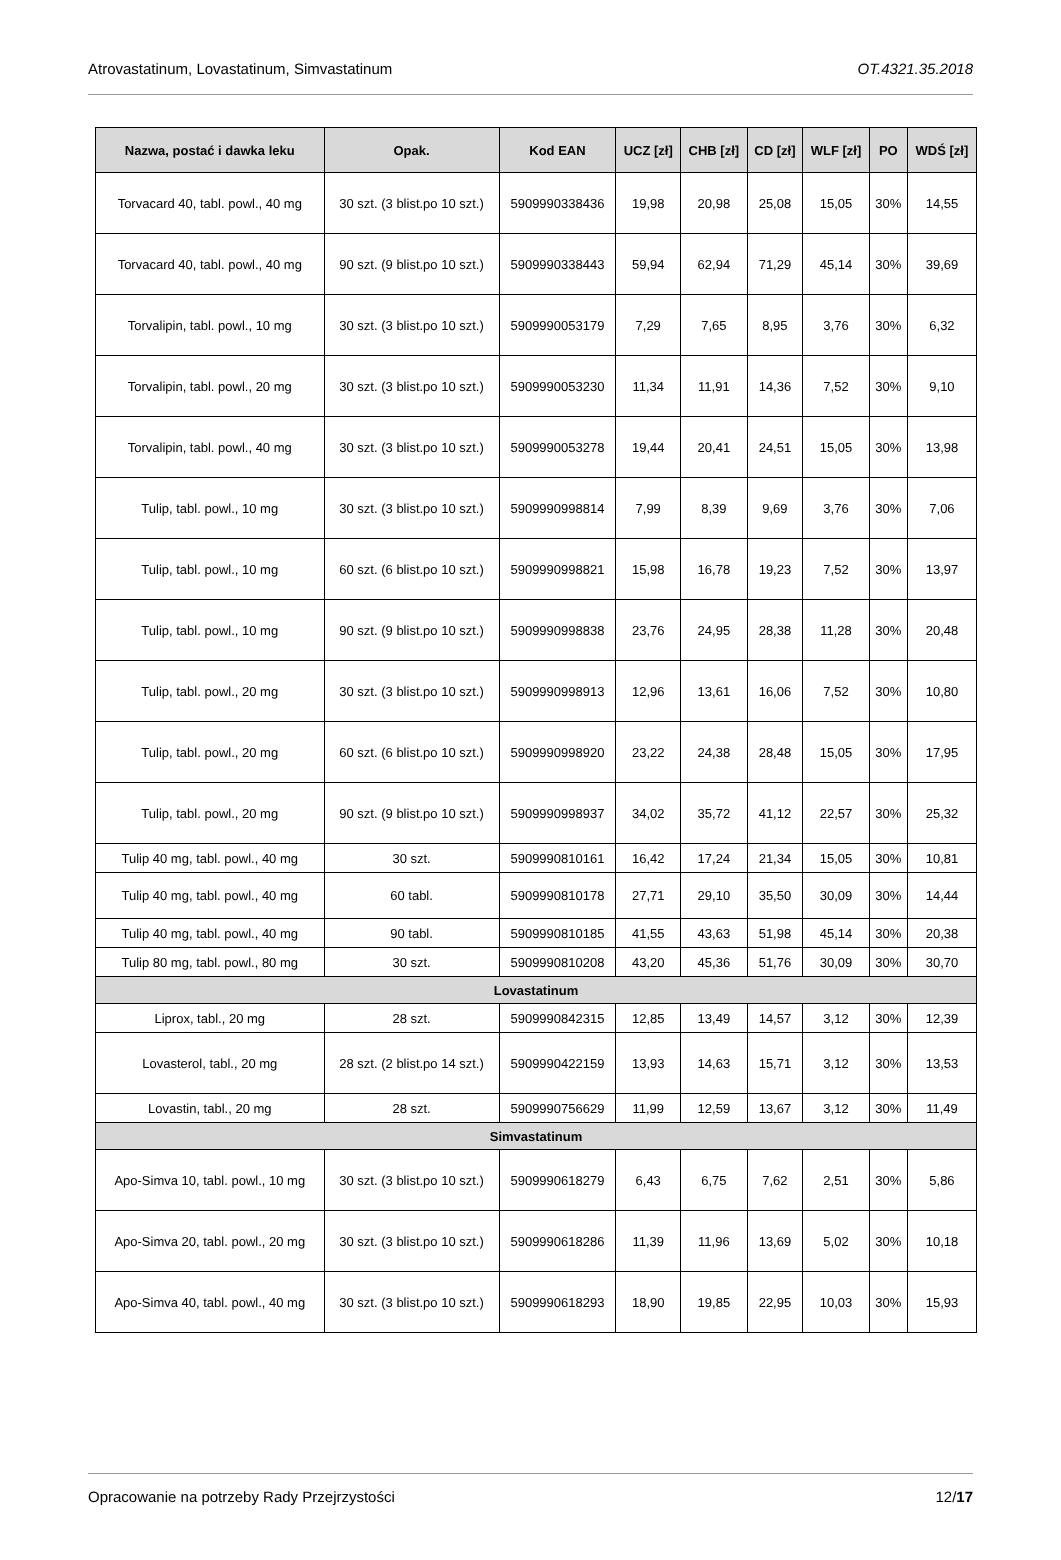Atrovastatinum, Lovastatinum, Simvastatinum OT.4321.35.2018
| Nazwa, postać i dawka leku | Opak. | Kod EAN | UCZ [zł] | CHB [zł] | CD [zł] | WLF [zł] | PO | WDŚ [zł] |
| --- | --- | --- | --- | --- | --- | --- | --- | --- |
| Torvacard 40, tabl. powl., 40 mg | 30 szt. (3 blist.po 10 szt.) | 5909990338436 | 19,98 | 20,98 | 25,08 | 15,05 | 30% | 14,55 |
| Torvacard 40, tabl. powl., 40 mg | 90 szt. (9 blist.po 10 szt.) | 5909990338443 | 59,94 | 62,94 | 71,29 | 45,14 | 30% | 39,69 |
| Torvalipin, tabl. powl., 10 mg | 30 szt. (3 blist.po 10 szt.) | 5909990053179 | 7,29 | 7,65 | 8,95 | 3,76 | 30% | 6,32 |
| Torvalipin, tabl. powl., 20 mg | 30 szt. (3 blist.po 10 szt.) | 5909990053230 | 11,34 | 11,91 | 14,36 | 7,52 | 30% | 9,10 |
| Torvalipin, tabl. powl., 40 mg | 30 szt. (3 blist.po 10 szt.) | 5909990053278 | 19,44 | 20,41 | 24,51 | 15,05 | 30% | 13,98 |
| Tulip, tabl. powl., 10 mg | 30 szt. (3 blist.po 10 szt.) | 5909990998814 | 7,99 | 8,39 | 9,69 | 3,76 | 30% | 7,06 |
| Tulip, tabl. powl., 10 mg | 60 szt. (6 blist.po 10 szt.) | 5909990998821 | 15,98 | 16,78 | 19,23 | 7,52 | 30% | 13,97 |
| Tulip, tabl. powl., 10 mg | 90 szt. (9 blist.po 10 szt.) | 5909990998838 | 23,76 | 24,95 | 28,38 | 11,28 | 30% | 20,48 |
| Tulip, tabl. powl., 20 mg | 30 szt. (3 blist.po 10 szt.) | 5909990998913 | 12,96 | 13,61 | 16,06 | 7,52 | 30% | 10,80 |
| Tulip, tabl. powl., 20 mg | 60 szt. (6 blist.po 10 szt.) | 5909990998920 | 23,22 | 24,38 | 28,48 | 15,05 | 30% | 17,95 |
| Tulip, tabl. powl., 20 mg | 90 szt. (9 blist.po 10 szt.) | 5909990998937 | 34,02 | 35,72 | 41,12 | 22,57 | 30% | 25,32 |
| Tulip 40 mg, tabl. powl., 40 mg | 30 szt. | 5909990810161 | 16,42 | 17,24 | 21,34 | 15,05 | 30% | 10,81 |
| Tulip 40 mg, tabl. powl., 40 mg | 60 tabl. | 5909990810178 | 27,71 | 29,10 | 35,50 | 30,09 | 30% | 14,44 |
| Tulip 40 mg, tabl. powl., 40 mg | 90 tabl. | 5909990810185 | 41,55 | 43,63 | 51,98 | 45,14 | 30% | 20,38 |
| Tulip 80 mg, tabl. powl., 80 mg | 30 szt. | 5909990810208 | 43,20 | 45,36 | 51,76 | 30,09 | 30% | 30,70 |
| Lovastatinum | | | | | | | | |
| Liprox, tabl., 20 mg | 28 szt. | 5909990842315 | 12,85 | 13,49 | 14,57 | 3,12 | 30% | 12,39 |
| Lovasterol, tabl., 20 mg | 28 szt. (2 blist.po 14 szt.) | 5909990422159 | 13,93 | 14,63 | 15,71 | 3,12 | 30% | 13,53 |
| Lovastin, tabl., 20 mg | 28 szt. | 5909990756629 | 11,99 | 12,59 | 13,67 | 3,12 | 30% | 11,49 |
| Simvastatinum | | | | | | | | |
| Apo-Simva 10, tabl. powl., 10 mg | 30 szt. (3 blist.po 10 szt.) | 5909990618279 | 6,43 | 6,75 | 7,62 | 2,51 | 30% | 5,86 |
| Apo-Simva 20, tabl. powl., 20 mg | 30 szt. (3 blist.po 10 szt.) | 5909990618286 | 11,39 | 11,96 | 13,69 | 5,02 | 30% | 10,18 |
| Apo-Simva 40, tabl. powl., 40 mg | 30 szt. (3 blist.po 10 szt.) | 5909990618293 | 18,90 | 19,85 | 22,95 | 10,03 | 30% | 15,93 |
Opracowanie na potrzeby Rady Przejrzystości 12/17